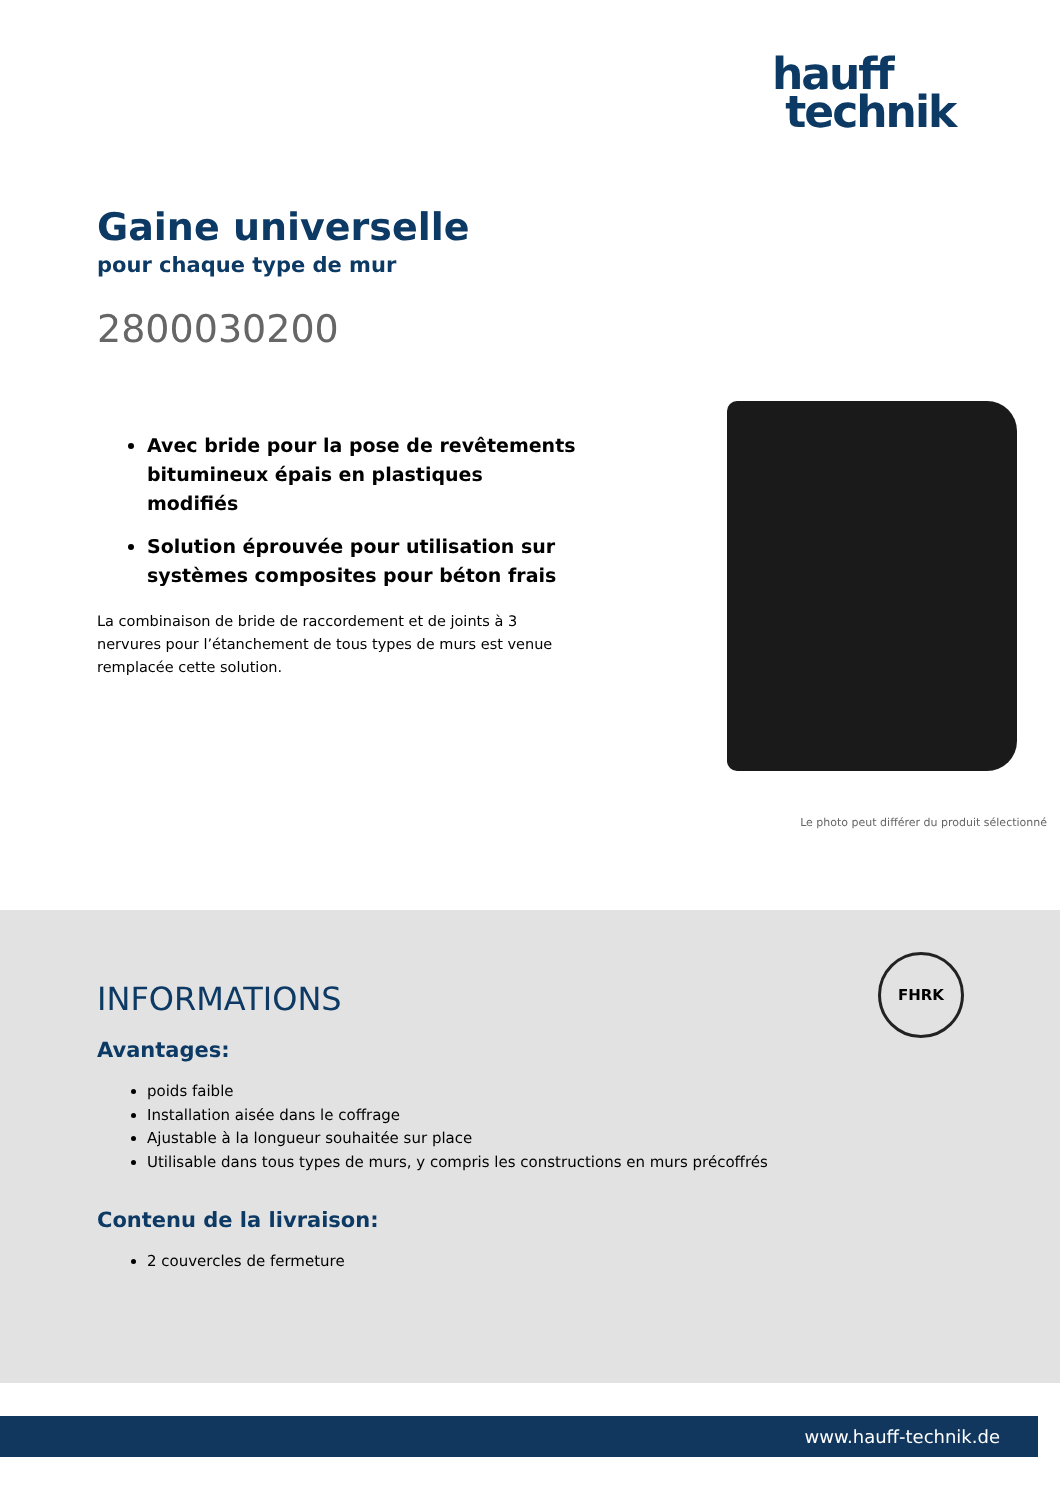hauff
technik
Gaine universelle
pour chaque type de mur
2800030200
Avec bride pour la pose de revêtements bitumineux épais en plastiques modifiés
Solution éprouvée pour utilisation sur systèmes composites pour béton frais
La combinaison de bride de raccordement et de joints à 3 nervures pour l’étanchement de tous types de murs est venue remplacée cette solution.
Le photo peut différer du produit sélectionné
FHRK
INFORMATIONS
Avantages:
poids faible
Installation aisée dans le coffrage
Ajustable à la longueur souhaitée sur place
Utilisable dans tous types de murs, y compris les constructions en murs précoffrés
Contenu de la livraison:
2 couvercles de fermeture
www.hauff-technik.de